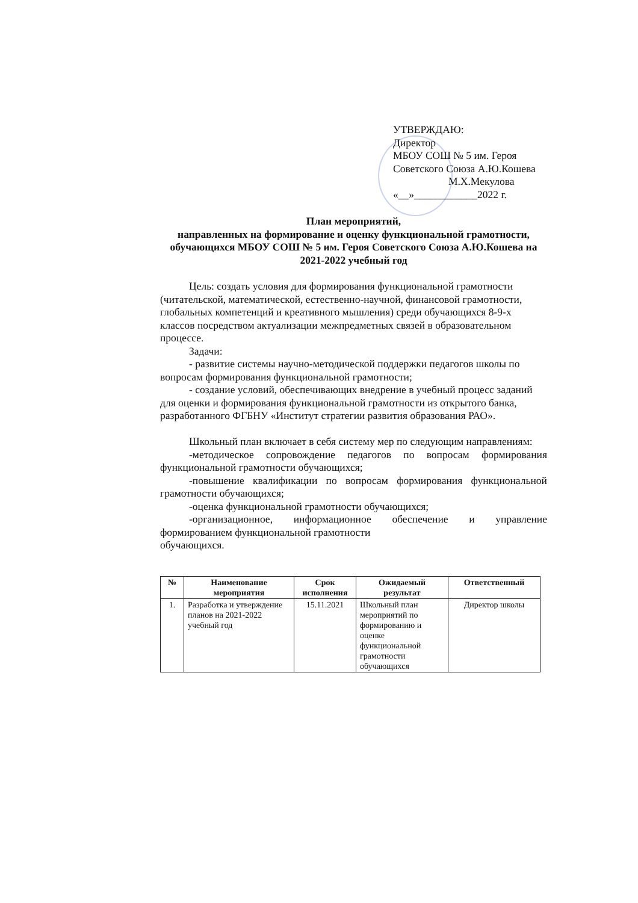УТВЕРЖДАЮ:
Директор
МБОУ СОШ № 5 им. Героя
Советского Союза А.Ю.Кошева
М.Х.Мекулова
«__»____________2022 г.
План мероприятий,
направленных на формирование и оценку функциональной грамотности, обучающихся МБОУ СОШ № 5 им. Героя Советского Союза А.Ю.Кошева на 2021-2022 учебный год
Цель: создать условия для формирования функциональной грамотности (читательской, математической, естественно-научной, финансовой грамотности, глобальных компетенций и креативного мышления) среди обучающихся 8-9-х классов посредством актуализации межпредметных связей в образовательном процессе.
Задачи:
- развитие системы научно-методической поддержки педагогов школы по вопросам формирования функциональной грамотности;
- создание условий, обеспечивающих внедрение в учебный процесс заданий для оценки и формирования функциональной грамотности из открытого банка, разработанного ФГБНУ «Институт стратегии развития образования РАО».
Школьный план включает в себя систему мер по следующим направлениям:
-методическое сопровождение педагогов по вопросам формирования функциональной грамотности обучающихся;
-повышение квалификации по вопросам формирования функциональной грамотности обучающихся;
-оценка функциональной грамотности обучающихся;
-организационное, информационное обеспечение и управление формированием функциональной грамотности
обучающихся.
| № | Наименование мероприятия | Срок исполнения | Ожидаемый результат | Ответственный |
| --- | --- | --- | --- | --- |
| 1. | Разработка и утверждение планов на 2021-2022 учебный год | 15.11.2021 | Школьный план мероприятий по формированию и оценке функциональной грамотности обучающихся | Директор школы |